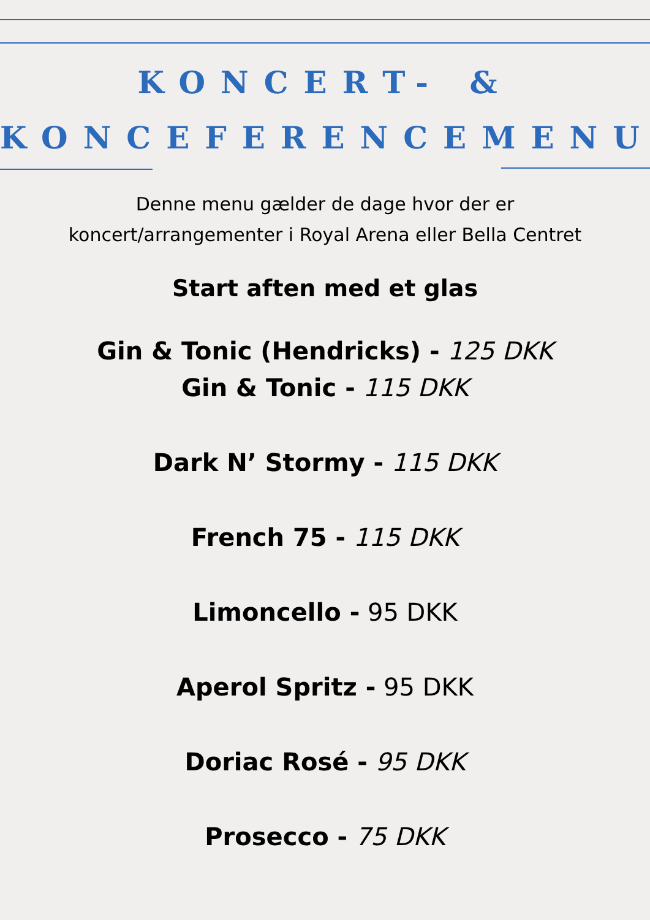KONCERT- &
KONCEFERENCEMENU
Denne menu gælder de dage hvor der er
koncert/arrangementer i Royal Arena eller Bella Centret
Start aften med et glas
Gin & Tonic (Hendricks) - 125 DKK
Gin & Tonic - 115 DKK
Dark N’ Stormy - 115 DKK
French 75 - 115 DKK
Limoncello - 95 DKK
Aperol Spritz - 95 DKK
Doriac Rosé - 95 DKK
Prosecco - 75 DKK